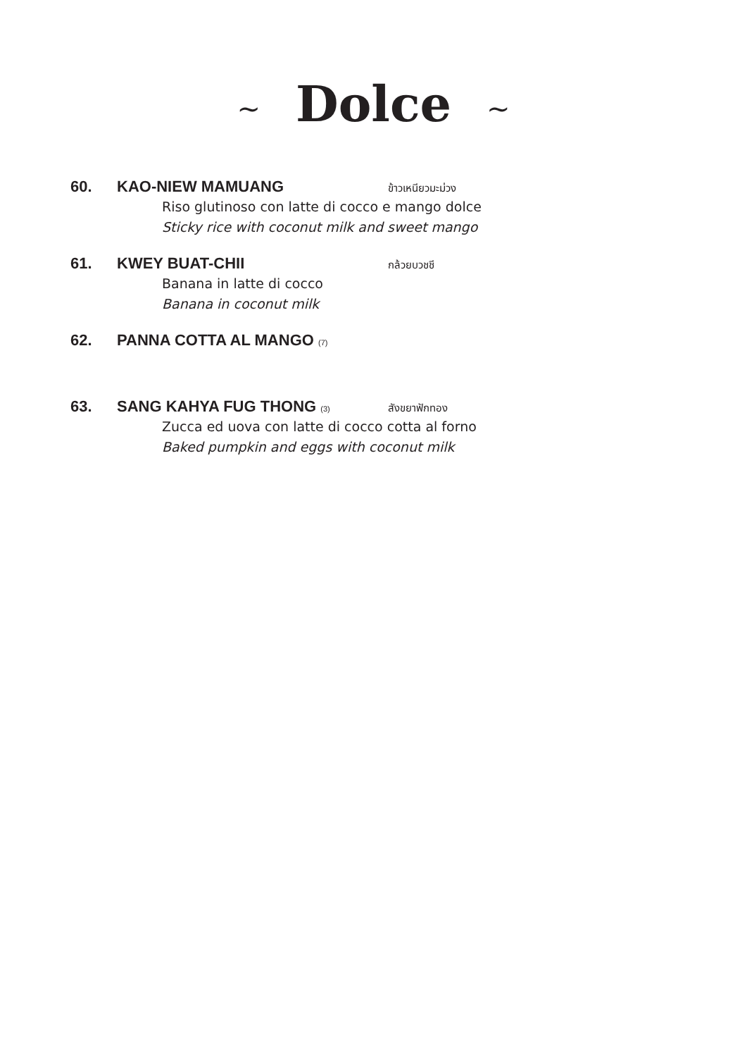~ Dolce ~
60. KAO-NIEW MAMUANG ข้าวเหนียวมะม่วง
Riso glutinoso con latte di cocco e mango dolce
Sticky rice with coconut milk and sweet mango
61. KWEY BUAT-CHII กล้วยบวชชี
Banana in latte di cocco
Banana in coconut milk
62. PANNA COTTA AL MANGO (7)
63. SANG KAHYA FUG THONG (3) สังขยาฟักทอง
Zucca ed uova con latte di cocco cotta al forno
Baked pumpkin and eggs with coconut milk